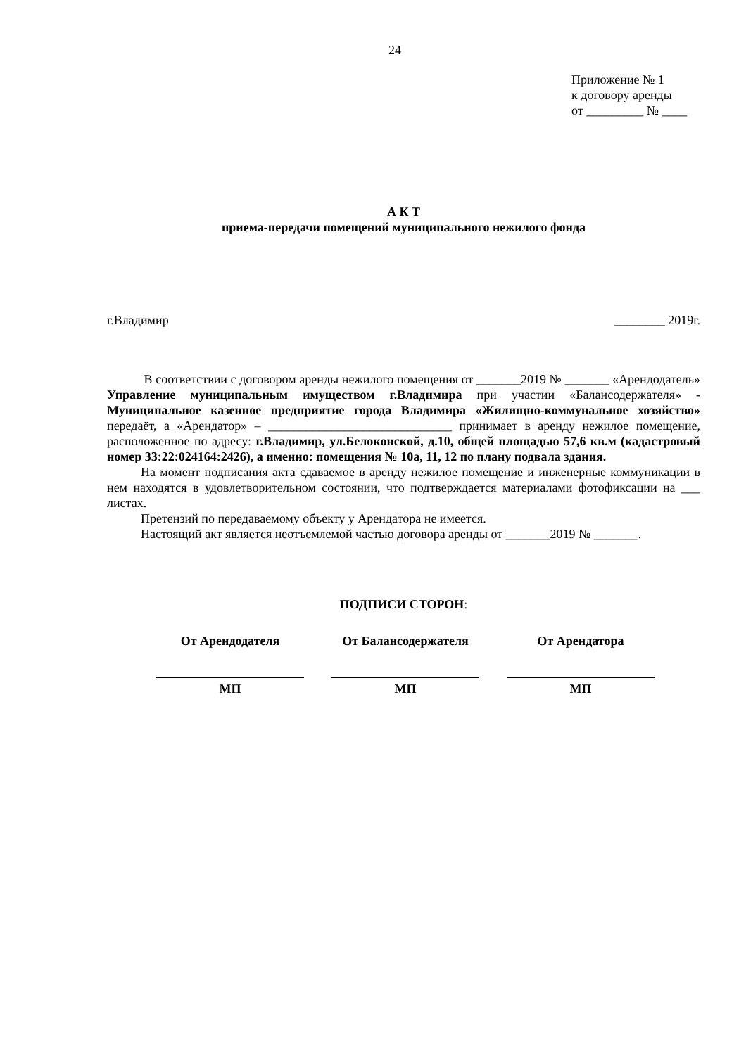24
Приложение № 1
к договору аренды
от _________ № ____
А К Т
приема-передачи помещений муниципального нежилого фонда
г.Владимир ________ 2019г.
В соответствии с договором аренды нежилого помещения от _______2019 № _______ «Арендодатель» Управление муниципальным имуществом г.Владимира при участии «Балансодержателя» - Муниципальное казенное предприятие города Владимира «Жилищно-коммунальное хозяйство» передаёт, а «Арендатор» – _____________________________ принимает в аренду нежилое помещение, расположенное по адресу: г.Владимир, ул.Белоконской, д.10, общей площадью 57,6 кв.м (кадастровый номер 33:22:024164:2426), а именно: помещения № 10а, 11, 12 по плану подвала здания.
На момент подписания акта сдаваемое в аренду нежилое помещение и инженерные коммуникации в нем находятся в удовлетворительном состоянии, что подтверждается материалами фотофиксации на ___ листах.
Претензий по передаваемому объекту у Арендатора не имеется.
Настоящий акт является неотъемлемой частью договора аренды от _______2019 № _______.
ПОДПИСИ СТОРОН:
От Арендодателя
МП
От Балансодержателя
МП
От Арендатора
МП